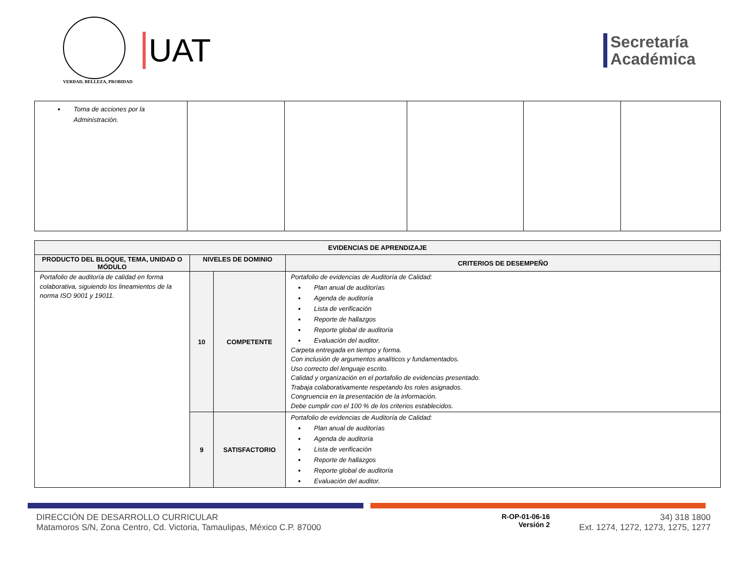VERDAD, BELLEZA, PROBIDAD
UAT
Secretaría
Académica
| Toma de acciones por la Administración. | | | | | |
| EVIDENCIAS DE APRENDIZAJE | | | |
| --- | --- | --- | --- |
| PRODUCTO DEL BLOQUE, TEMA, UNIDAD O MÓDULO | NIVELES DE DOMINIO | | CRITERIOS DE DESEMPEÑO |
| Portafolio de auditoría de calidad en forma colaborativa, siguiendo los lineamientos de la norma ISO 9001 y 19011. | 10 | COMPETENTE | Portafolio de evidencias de Auditoría de Calidad: Plan anual de auditorías Agenda de auditoría Lista de verificación Reporte de hallazgos Reporte global de auditoría Evaluación del auditor. Carpeta entregada en tiempo y forma. Con inclusión de argumentos analíticos y fundamentados. Uso correcto del lenguaje escrito. Calidad y organización en el portafolio de evidencias presentado. Trabaja colaborativamente respetando los roles asignados. Congruencia en la presentación de la información. Debe cumplir con el 100 % de los criterios establecidos. |
| | 9 | SATISFACTORIO | Portafolio de evidencias de Auditoría de Calidad: Plan anual de auditorías Agenda de auditoría Lista de verificación Reporte de hallazgos Reporte global de auditoría Evaluación del auditor. |
DIRECCIÓN DE DESARROLLO CURRICULAR
Matamoros S/N, Zona Centro, Cd. Victoria, Tamaulipas, México C.P. 87000
R-OP-01-06-16
Versión 2
34) 318 1800
Ext. 1274, 1272, 1273, 1275, 1277